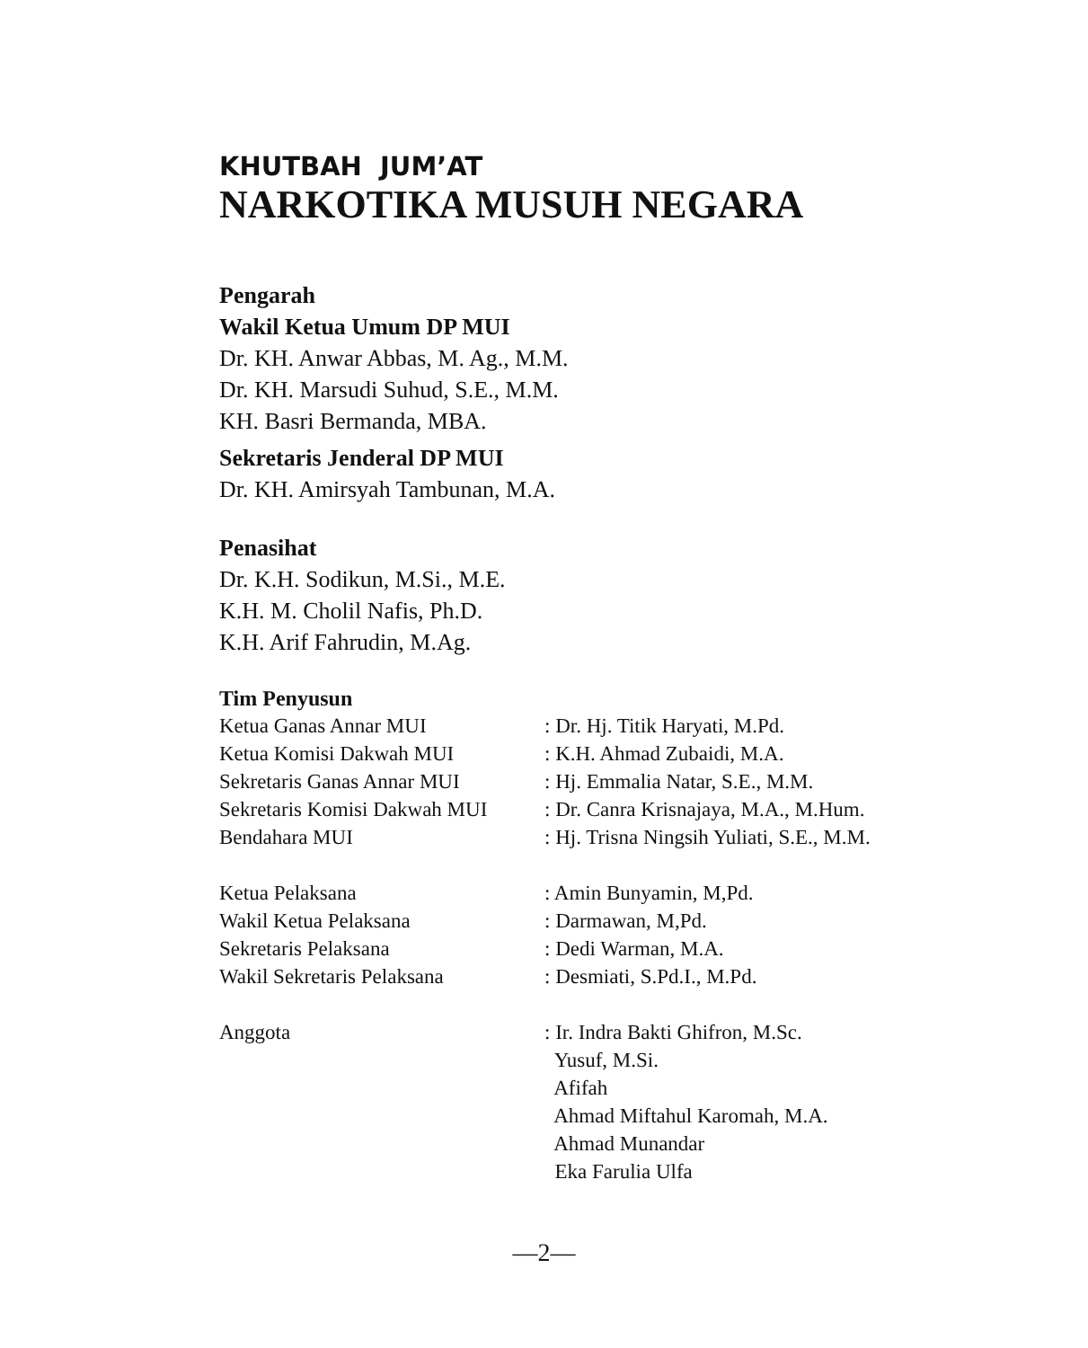KHUTBAH JUM’AT
NARKOTIKA MUSUH NEGARA
Pengarah
Wakil Ketua Umum DP MUI
Dr. KH. Anwar Abbas, M. Ag., M.M.
Dr. KH. Marsudi Suhud, S.E., M.M.
KH. Basri Bermanda, MBA.
Sekretaris Jenderal DP MUI
Dr. KH. Amirsyah Tambunan, M.A.
Penasihat
Dr. K.H. Sodikun, M.Si., M.E.
K.H. M. Cholil Nafis, Ph.D.
K.H. Arif Fahrudin, M.Ag.
Tim Penyusun
| Ketua Ganas Annar MUI | : Dr. Hj. Titik Haryati, M.Pd. |
| Ketua Komisi Dakwah MUI | : K.H. Ahmad Zubaidi, M.A. |
| Sekretaris Ganas Annar MUI | : Hj. Emmalia Natar, S.E., M.M. |
| Sekretaris Komisi Dakwah MUI | : Dr. Canra Krisnajaya, M.A., M.Hum. |
| Bendahara MUI | : Hj. Trisna Ningsih Yuliati, S.E., M.M. |
| Ketua Pelaksana | : Amin Bunyamin, M,Pd. |
| Wakil Ketua Pelaksana | : Darmawan, M,Pd. |
| Sekretaris Pelaksana | : Dedi Warman, M.A. |
| Wakil Sekretaris Pelaksana | : Desmiati, S.Pd.I., M.Pd. |
| Anggota | : Ir. Indra Bakti Ghifron, M.Sc. Yusuf, M.Si. Afifah Ahmad Miftahul Karomah, M.A. Ahmad Munandar Eka Farulia Ulfa |
—2—